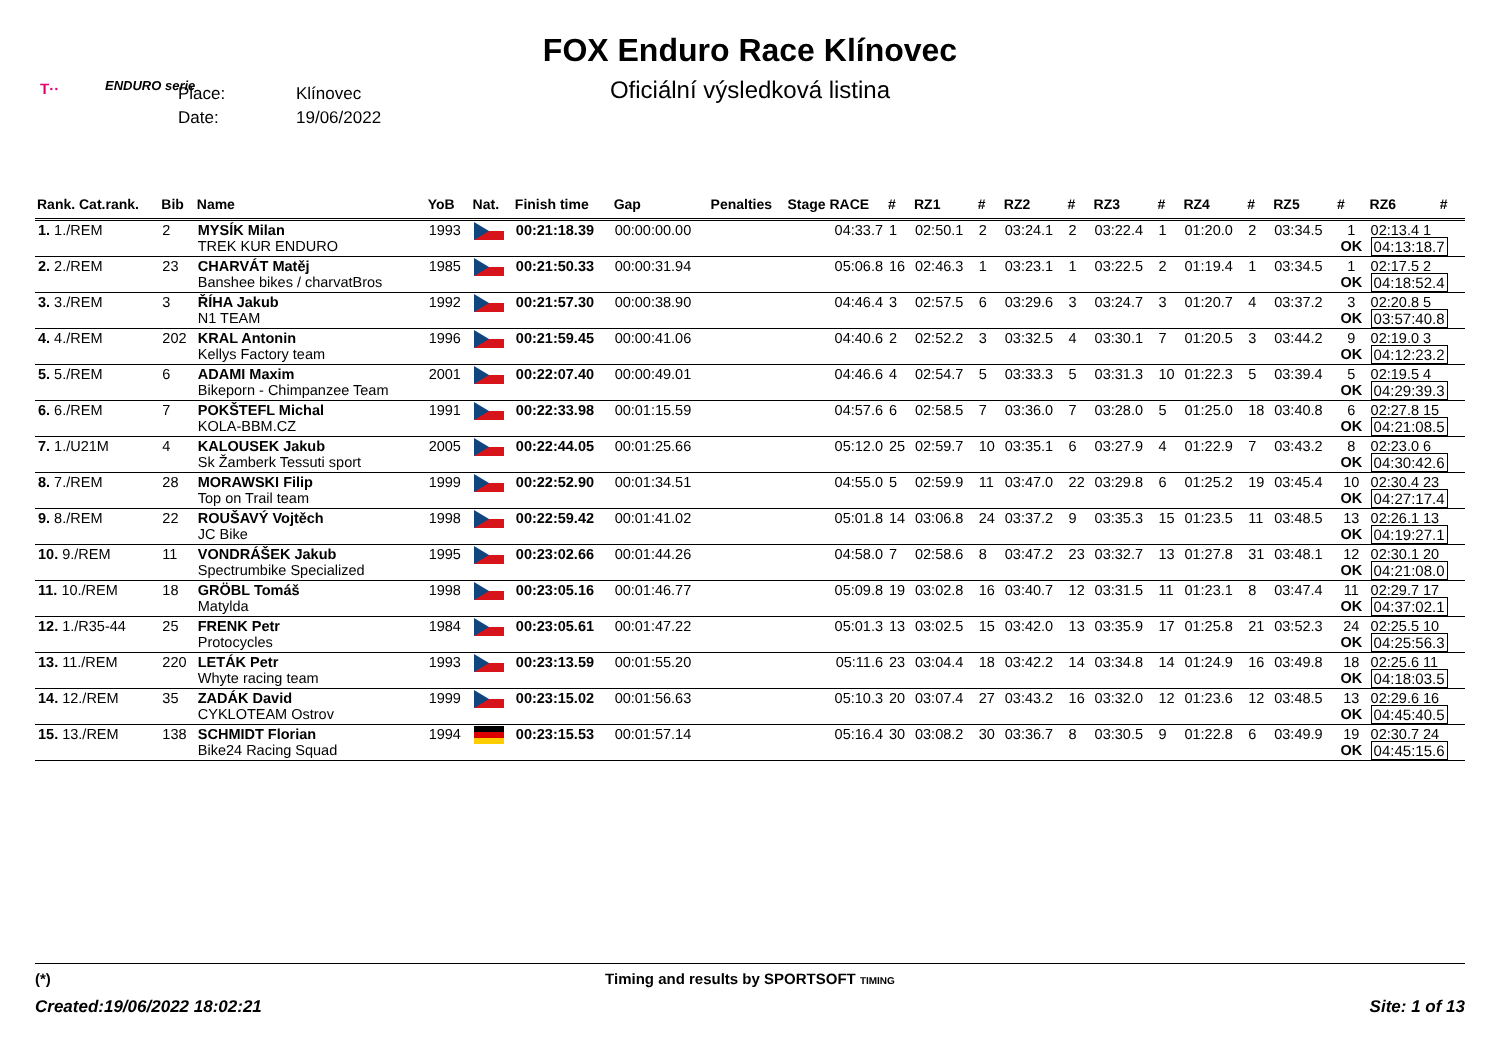FOX Enduro Race Klínovec
Oficiální výsledková listina T·· ENDURO serie
Place: Klínovec
Date: 19/06/2022
| Rank. Cat.rank. | Bib | Name | YoB | Nat. | Finish time | Gap | Penalties | Stage RACE | # | RZ1 | # | RZ2 | # | RZ3 | # | RZ4 | # | RZ5 | # | RZ6 | # |
| --- | --- | --- | --- | --- | --- | --- | --- | --- | --- | --- | --- | --- | --- | --- | --- | --- | --- | --- | --- | --- | --- |
| 1. 1./REM | 2 | MYSÍK Milan TREK KUR ENDURO | 1993 | | 00:21:18.39 | 00:00:00.00 | | 04:33.7 | 1 | 02:50.1 | 2 | 03:24.1 | 2 | 03:22.4 | 1 | 01:20.0 | 2 | 03:34.5 | 1 OK | 02:13.4 1 04:13:18.7 | |
| 2. 2./REM | 23 | CHARVÁT Matěj Banshee bikes / charvatBros | 1985 | | 00:21:50.33 | 00:00:31.94 | | 05:06.8 | 16 | 02:46.3 | 1 | 03:23.1 | 1 | 03:22.5 | 2 | 01:19.4 | 1 | 03:34.5 | 1 OK | 02:17.5 2 04:18:52.4 | |
| 3. 3./REM | 3 | ŘÍHA Jakub N1 TEAM | 1992 | | 00:21:57.30 | 00:00:38.90 | | 04:46.4 | 3 | 02:57.5 | 6 | 03:29.6 | 3 | 03:24.7 | 3 | 01:20.7 | 4 | 03:37.2 | 3 OK | 02:20.8 5 03:57:40.8 | |
| 4. 4./REM | 202 | KRAL Antonin Kellys Factory team | 1996 | | 00:21:59.45 | 00:00:41.06 | | 04:40.6 | 2 | 02:52.2 | 3 | 03:32.5 | 4 | 03:30.1 | 7 | 01:20.5 | 3 | 03:44.2 | 9 OK | 02:19.0 3 04:12:23.2 | |
| 5. 5./REM | 6 | ADAMI Maxim Bikeporn - Chimpanzee Team | 2001 | | 00:22:07.40 | 00:00:49.01 | | 04:46.6 | 4 | 02:54.7 | 5 | 03:33.3 | 5 | 03:31.3 | 10 | 01:22.3 | 5 | 03:39.4 | 5 OK | 02:19.5 4 04:29:39.3 | |
| 6. 6./REM | 7 | POKŠTEFL Michal KOLA-BBM.CZ | 1991 | | 00:22:33.98 | 00:01:15.59 | | 04:57.6 | 6 | 02:58.5 | 7 | 03:36.0 | 7 | 03:28.0 | 5 | 01:25.0 | 18 | 03:40.8 | 6 OK | 02:27.8 15 04:21:08.5 | |
| 7. 1./U21M | 4 | KALOUSEK Jakub Sk Žamberk Tessuti sport | 2005 | | 00:22:44.05 | 00:01:25.66 | | 05:12.0 | 25 | 02:59.7 | 10 | 03:35.1 | 6 | 03:27.9 | 4 | 01:22.9 | 7 | 03:43.2 | 8 OK | 02:23.0 6 04:30:42.6 | |
| 8. 7./REM | 28 | MORAWSKI Filip Top on Trail team | 1999 | | 00:22:52.90 | 00:01:34.51 | | 04:55.0 | 5 | 02:59.9 | 11 | 03:47.0 | 22 | 03:29.8 | 6 | 01:25.2 | 19 | 03:45.4 | 10 OK | 02:30.4 23 04:27:17.4 | |
| 9. 8./REM | 22 | ROUŠAVÝ Vojtěch JC Bike | 1998 | | 00:22:59.42 | 00:01:41.02 | | 05:01.8 | 14 | 03:06.8 | 24 | 03:37.2 | 9 | 03:35.3 | 15 | 01:23.5 | 11 | 03:48.5 | 13 OK | 02:26.1 13 04:19:27.1 | |
| 10. 9./REM | 11 | VONDRÁŠEK Jakub Spectrumbike Specialized | 1995 | | 00:23:02.66 | 00:01:44.26 | | 04:58.0 | 7 | 02:58.6 | 8 | 03:47.2 | 23 | 03:32.7 | 13 | 01:27.8 | 31 | 03:48.1 | 12 OK | 02:30.1 20 04:21:08.0 | |
| 11. 10./REM | 18 | GRÖBL Tomáš Matylda | 1998 | | 00:23:05.16 | 00:01:46.77 | | 05:09.8 | 19 | 03:02.8 | 16 | 03:40.7 | 12 | 03:31.5 | 11 | 01:23.1 | 8 | 03:47.4 | 11 OK | 02:29.7 17 04:37:02.1 | |
| 12. 1./R35-44 | 25 | FRENK Petr Protocycles | 1984 | | 00:23:05.61 | 00:01:47.22 | | 05:01.3 | 13 | 03:02.5 | 15 | 03:42.0 | 13 | 03:35.9 | 17 | 01:25.8 | 21 | 03:52.3 | 24 OK | 02:25.5 10 04:25:56.3 | |
| 13. 11./REM | 220 | LETÁK Petr Whyte racing team | 1993 | | 00:23:13.59 | 00:01:55.20 | | 05:11.6 | 23 | 03:04.4 | 18 | 03:42.2 | 14 | 03:34.8 | 14 | 01:24.9 | 16 | 03:49.8 | 18 OK | 02:25.6 11 04:18:03.5 | |
| 14. 12./REM | 35 | ZADÁK David CYKLOTEAM Ostrov | 1999 | | 00:23:15.02 | 00:01:56.63 | | 05:10.3 | 20 | 03:07.4 | 27 | 03:43.2 | 16 | 03:32.0 | 12 | 01:23.6 | 12 | 03:48.5 | 13 OK | 02:29.6 16 04:45:40.5 | |
| 15. 13./REM | 138 | SCHMIDT Florian Bike24 Racing Squad | 1994 | | 00:23:15.53 | 00:01:57.14 | | 05:16.4 | 30 | 03:08.2 | 30 | 03:36.7 | 8 | 03:30.5 | 9 | 01:22.8 | 6 | 03:49.9 | 19 OK | 02:30.7 24 04:45:15.6 | |
(*)
Timing and results by SPORTSOFT TIMING
Created:19/06/2022 18:02:21 Site: 1 of 13